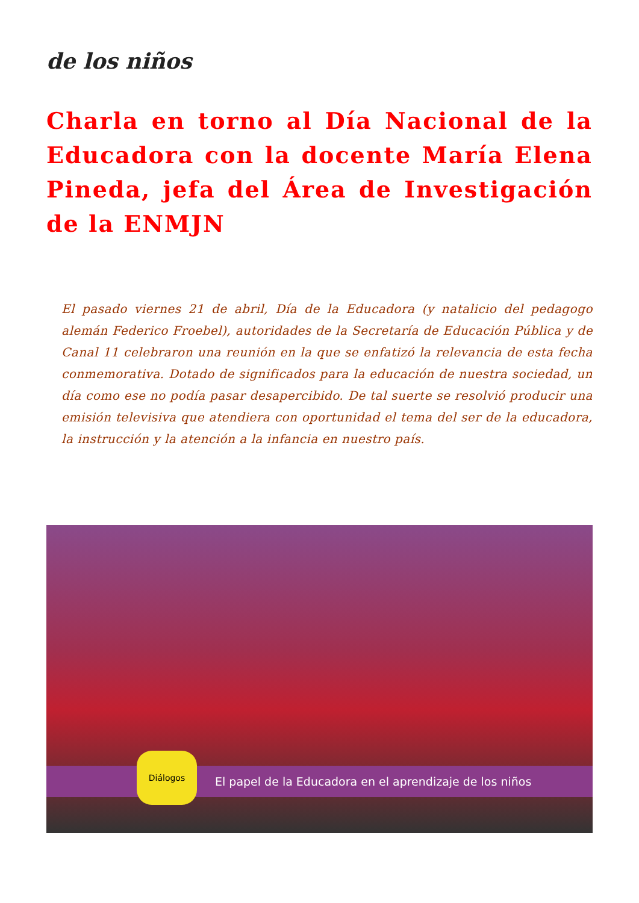de los niños
Charla en torno al Día Nacional de la Educadora con la docente María Elena Pineda, jefa del Área de Investigación de la ENMJN
El pasado viernes 21 de abril, Día de la Educadora (y natalicio del pedagogo alemán Federico Froebel), autoridades de la Secretaría de Educación Pública y de Canal 11 celebraron una reunión en la que se enfatizó la relevancia de esta fecha conmemorativa. Dotado de significados para la educación de nuestra sociedad, un día como ese no podía pasar desapercibido. De tal suerte se resolvió producir una emisión televisiva que atendiera con oportunidad el tema del ser de la educadora, la instrucción y la atención a la infancia en nuestro país.
El papel de la Educadora en el aprendizaje de los niños
Diálogos